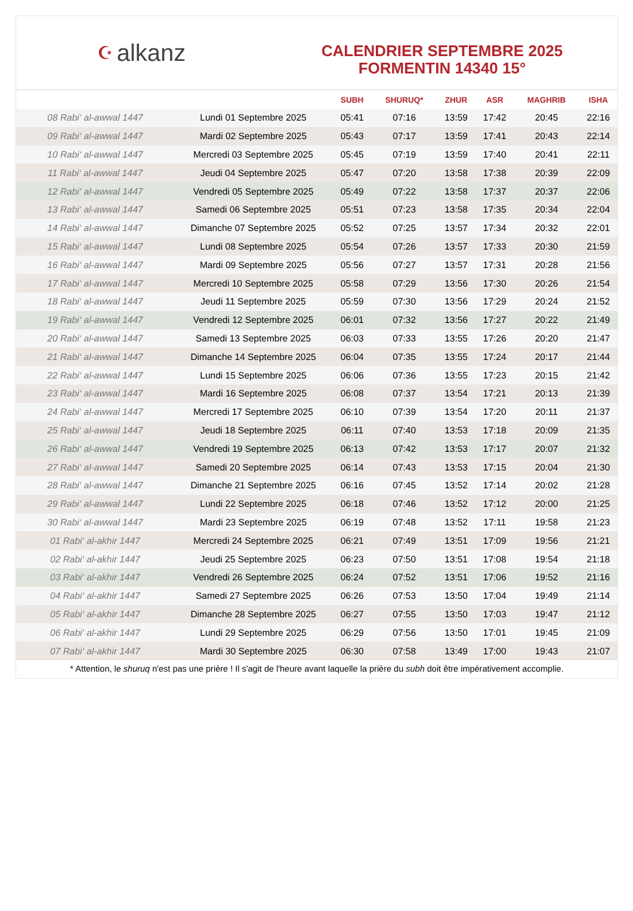☪ alkanz
CALENDRIER SEPTEMBRE 2025
FORMENTIN 14340 15°
| | | SUBH | SHURUQ* | ZHUR | ASR | MAGHRIB | ISHA |
| --- | --- | --- | --- | --- | --- | --- | --- |
| 08 Rabi‘ al-awwal 1447 | Lundi 01 Septembre 2025 | 05:41 | 07:16 | 13:59 | 17:42 | 20:45 | 22:16 |
| 09 Rabi‘ al-awwal 1447 | Mardi 02 Septembre 2025 | 05:43 | 07:17 | 13:59 | 17:41 | 20:43 | 22:14 |
| 10 Rabi‘ al-awwal 1447 | Mercredi 03 Septembre 2025 | 05:45 | 07:19 | 13:59 | 17:40 | 20:41 | 22:11 |
| 11 Rabi‘ al-awwal 1447 | Jeudi 04 Septembre 2025 | 05:47 | 07:20 | 13:58 | 17:38 | 20:39 | 22:09 |
| 12 Rabi‘ al-awwal 1447 | Vendredi 05 Septembre 2025 | 05:49 | 07:22 | 13:58 | 17:37 | 20:37 | 22:06 |
| 13 Rabi‘ al-awwal 1447 | Samedi 06 Septembre 2025 | 05:51 | 07:23 | 13:58 | 17:35 | 20:34 | 22:04 |
| 14 Rabi‘ al-awwal 1447 | Dimanche 07 Septembre 2025 | 05:52 | 07:25 | 13:57 | 17:34 | 20:32 | 22:01 |
| 15 Rabi‘ al-awwal 1447 | Lundi 08 Septembre 2025 | 05:54 | 07:26 | 13:57 | 17:33 | 20:30 | 21:59 |
| 16 Rabi‘ al-awwal 1447 | Mardi 09 Septembre 2025 | 05:56 | 07:27 | 13:57 | 17:31 | 20:28 | 21:56 |
| 17 Rabi‘ al-awwal 1447 | Mercredi 10 Septembre 2025 | 05:58 | 07:29 | 13:56 | 17:30 | 20:26 | 21:54 |
| 18 Rabi‘ al-awwal 1447 | Jeudi 11 Septembre 2025 | 05:59 | 07:30 | 13:56 | 17:29 | 20:24 | 21:52 |
| 19 Rabi‘ al-awwal 1447 | Vendredi 12 Septembre 2025 | 06:01 | 07:32 | 13:56 | 17:27 | 20:22 | 21:49 |
| 20 Rabi‘ al-awwal 1447 | Samedi 13 Septembre 2025 | 06:03 | 07:33 | 13:55 | 17:26 | 20:20 | 21:47 |
| 21 Rabi‘ al-awwal 1447 | Dimanche 14 Septembre 2025 | 06:04 | 07:35 | 13:55 | 17:24 | 20:17 | 21:44 |
| 22 Rabi‘ al-awwal 1447 | Lundi 15 Septembre 2025 | 06:06 | 07:36 | 13:55 | 17:23 | 20:15 | 21:42 |
| 23 Rabi‘ al-awwal 1447 | Mardi 16 Septembre 2025 | 06:08 | 07:37 | 13:54 | 17:21 | 20:13 | 21:39 |
| 24 Rabi‘ al-awwal 1447 | Mercredi 17 Septembre 2025 | 06:10 | 07:39 | 13:54 | 17:20 | 20:11 | 21:37 |
| 25 Rabi‘ al-awwal 1447 | Jeudi 18 Septembre 2025 | 06:11 | 07:40 | 13:53 | 17:18 | 20:09 | 21:35 |
| 26 Rabi‘ al-awwal 1447 | Vendredi 19 Septembre 2025 | 06:13 | 07:42 | 13:53 | 17:17 | 20:07 | 21:32 |
| 27 Rabi‘ al-awwal 1447 | Samedi 20 Septembre 2025 | 06:14 | 07:43 | 13:53 | 17:15 | 20:04 | 21:30 |
| 28 Rabi‘ al-awwal 1447 | Dimanche 21 Septembre 2025 | 06:16 | 07:45 | 13:52 | 17:14 | 20:02 | 21:28 |
| 29 Rabi‘ al-awwal 1447 | Lundi 22 Septembre 2025 | 06:18 | 07:46 | 13:52 | 17:12 | 20:00 | 21:25 |
| 30 Rabi‘ al-awwal 1447 | Mardi 23 Septembre 2025 | 06:19 | 07:48 | 13:52 | 17:11 | 19:58 | 21:23 |
| 01 Rabi‘ al-akhir 1447 | Mercredi 24 Septembre 2025 | 06:21 | 07:49 | 13:51 | 17:09 | 19:56 | 21:21 |
| 02 Rabi‘ al-akhir 1447 | Jeudi 25 Septembre 2025 | 06:23 | 07:50 | 13:51 | 17:08 | 19:54 | 21:18 |
| 03 Rabi‘ al-akhir 1447 | Vendredi 26 Septembre 2025 | 06:24 | 07:52 | 13:51 | 17:06 | 19:52 | 21:16 |
| 04 Rabi‘ al-akhir 1447 | Samedi 27 Septembre 2025 | 06:26 | 07:53 | 13:50 | 17:04 | 19:49 | 21:14 |
| 05 Rabi‘ al-akhir 1447 | Dimanche 28 Septembre 2025 | 06:27 | 07:55 | 13:50 | 17:03 | 19:47 | 21:12 |
| 06 Rabi‘ al-akhir 1447 | Lundi 29 Septembre 2025 | 06:29 | 07:56 | 13:50 | 17:01 | 19:45 | 21:09 |
| 07 Rabi‘ al-akhir 1447 | Mardi 30 Septembre 2025 | 06:30 | 07:58 | 13:49 | 17:00 | 19:43 | 21:07 |
* Attention, le shuruq n'est pas une prière ! Il s'agit de l'heure avant laquelle la prière du subh doit être impérativement accomplie.